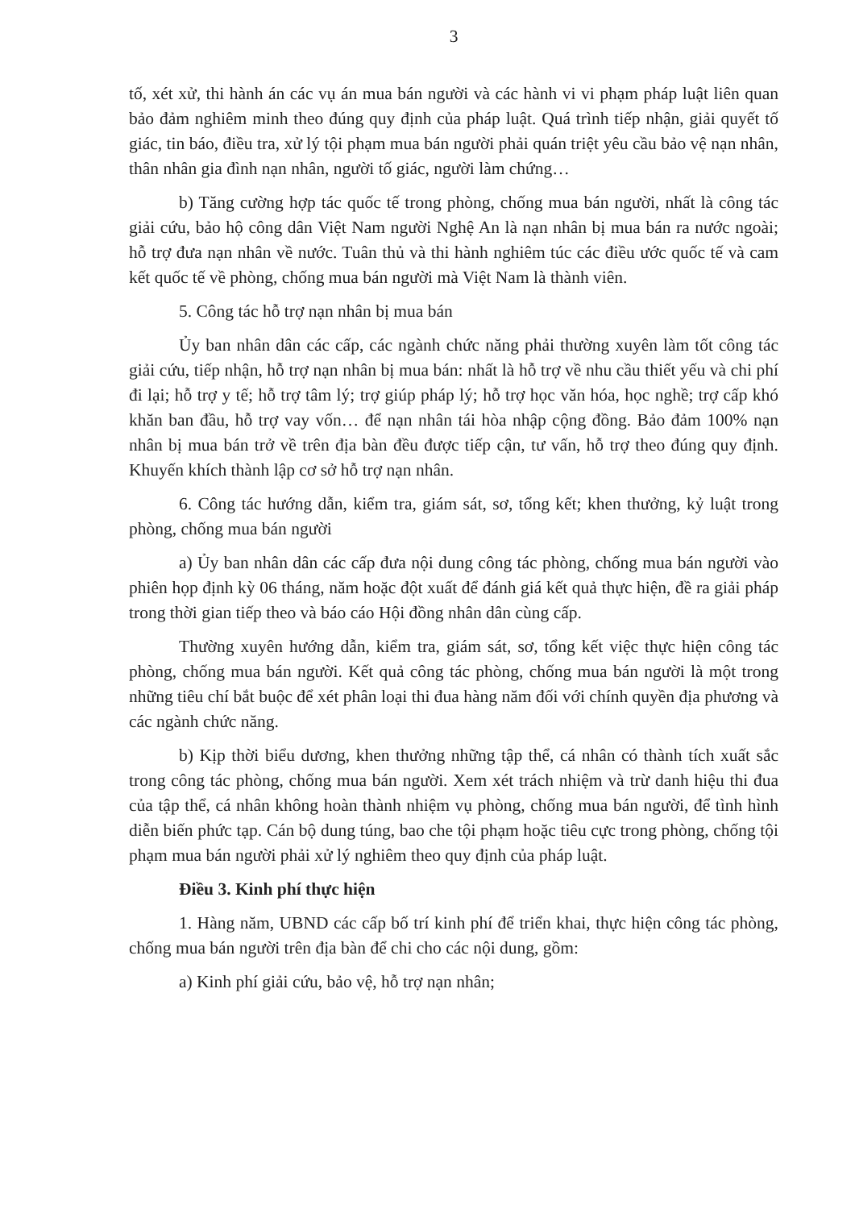3
tố, xét xử, thi hành án các vụ án mua bán người và các hành vi vi phạm pháp luật liên quan bảo đảm nghiêm minh theo đúng quy định của pháp luật. Quá trình tiếp nhận, giải quyết tố giác, tin báo, điều tra, xử lý tội phạm mua bán người phải quán triệt yêu cầu bảo vệ nạn nhân, thân nhân gia đình nạn nhân, người tố giác, người làm chứng…
b) Tăng cường hợp tác quốc tế trong phòng, chống mua bán người, nhất là công tác giải cứu, bảo hộ công dân Việt Nam người Nghệ An là nạn nhân bị mua bán ra nước ngoài; hỗ trợ đưa nạn nhân về nước. Tuân thủ và thi hành nghiêm túc các điều ước quốc tế và cam kết quốc tế về phòng, chống mua bán người mà Việt Nam là thành viên.
5. Công tác hỗ trợ nạn nhân bị mua bán
Ủy ban nhân dân các cấp, các ngành chức năng phải thường xuyên làm tốt công tác giải cứu, tiếp nhận, hỗ trợ nạn nhân bị mua bán: nhất là hỗ trợ về nhu cầu thiết yếu và chi phí đi lại; hỗ trợ y tế; hỗ trợ tâm lý; trợ giúp pháp lý; hỗ trợ học văn hóa, học nghề; trợ cấp khó khăn ban đầu, hỗ trợ vay vốn… để nạn nhân tái hòa nhập cộng đồng. Bảo đảm 100% nạn nhân bị mua bán trở về trên địa bàn đều được tiếp cận, tư vấn, hỗ trợ theo đúng quy định. Khuyến khích thành lập cơ sở hỗ trợ nạn nhân.
6. Công tác hướng dẫn, kiểm tra, giám sát, sơ, tổng kết; khen thưởng, kỷ luật trong phòng, chống mua bán người
a) Ủy ban nhân dân các cấp đưa nội dung công tác phòng, chống mua bán người vào phiên họp định kỳ 06 tháng, năm hoặc đột xuất để đánh giá kết quả thực hiện, đề ra giải pháp trong thời gian tiếp theo và báo cáo Hội đồng nhân dân cùng cấp.
Thường xuyên hướng dẫn, kiểm tra, giám sát, sơ, tổng kết việc thực hiện công tác phòng, chống mua bán người. Kết quả công tác phòng, chống mua bán người là một trong những tiêu chí bắt buộc để xét phân loại thi đua hàng năm đối với chính quyền địa phương và các ngành chức năng.
b) Kịp thời biểu dương, khen thưởng những tập thể, cá nhân có thành tích xuất sắc trong công tác phòng, chống mua bán người. Xem xét trách nhiệm và trừ danh hiệu thi đua của tập thể, cá nhân không hoàn thành nhiệm vụ phòng, chống mua bán người, để tình hình diễn biến phức tạp. Cán bộ dung túng, bao che tội phạm hoặc tiêu cực trong phòng, chống tội phạm mua bán người phải xử lý nghiêm theo quy định của pháp luật.
Điều 3. Kinh phí thực hiện
1. Hàng năm, UBND các cấp bố trí kinh phí để triển khai, thực hiện công tác phòng, chống mua bán người trên địa bàn để chi cho các nội dung, gồm:
a) Kinh phí giải cứu, bảo vệ, hỗ trợ nạn nhân;